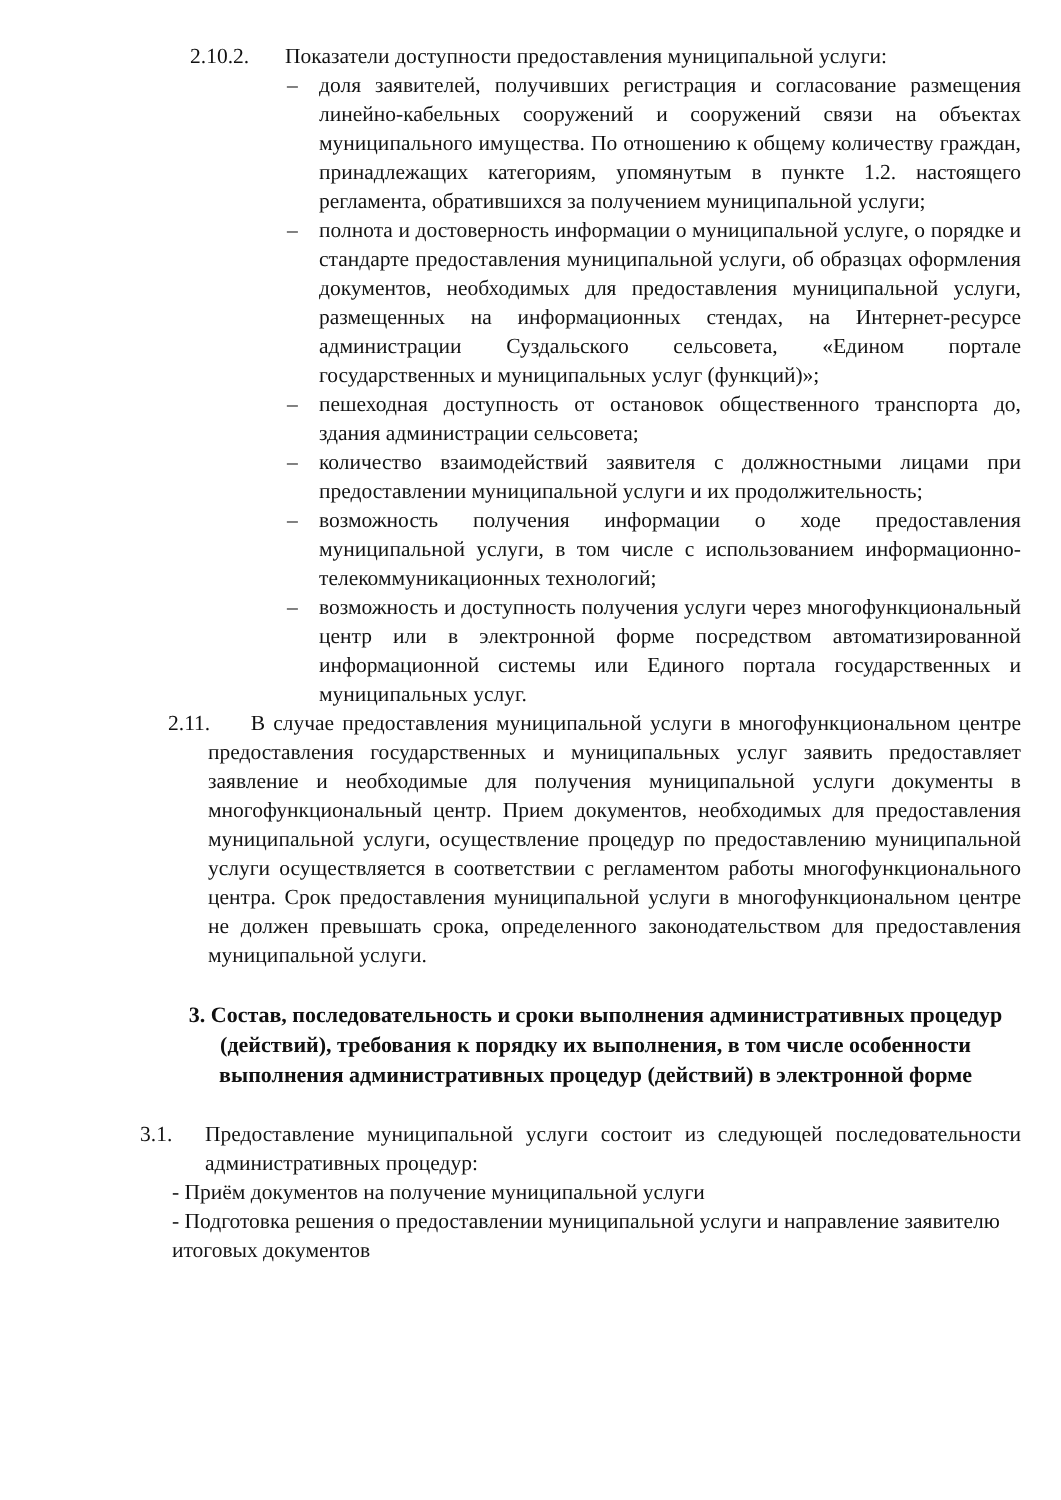2.10.2. Показатели доступности предоставления муниципальной услуги:
– доля заявителей, получивших регистрация и согласование размещения линейно-кабельных сооружений и сооружений связи на объектах муниципального имущества. По отношению к общему количеству граждан, принадлежащих категориям, упомянутым в пункте 1.2. настоящего регламента, обратившихся за получением муниципальной услуги;
– полнота и достоверность информации о муниципальной услуге, о порядке и стандарте предоставления муниципальной услуги, об образцах оформления документов, необходимых для предоставления муниципальной услуги, размещенных на информационных стендах, на Интернет-ресурсе администрации Суздальского сельсовета, «Едином портале государственных и муниципальных услуг (функций)»;
– пешеходная доступность от остановок общественного транспорта до, здания администрации сельсовета;
– количество взаимодействий заявителя с должностными лицами при предоставлении муниципальной услуги и их продолжительность;
– возможность получения информации о ходе предоставления муниципальной услуги, в том числе с использованием информационно-телекоммуникационных технологий;
– возможность и доступность получения услуги через многофункциональный центр или в электронной форме посредством автоматизированной информационной системы или Единого портала государственных и муниципальных услуг.
2.11. В случае предоставления муниципальной услуги в многофункциональном центре предоставления государственных и муниципальных услуг заявить предоставляет заявление и необходимые для получения муниципальной услуги документы в многофункциональный центр. Прием документов, необходимых для предоставления муниципальной услуги, осуществление процедур по предоставлению муниципальной услуги осуществляется в соответствии с регламентом работы многофункционального центра. Срок предоставления муниципальной услуги в многофункциональном центре не должен превышать срока, определенного законодательством для предоставления муниципальной услуги.
3. Состав, последовательность и сроки выполнения административных процедур (действий), требования к порядку их выполнения, в том числе особенности выполнения административных процедур (действий) в электронной форме
3.1. Предоставление муниципальной услуги состоит из следующей последовательности административных процедур:
- Приём документов на получение муниципальной услуги
- Подготовка решения о предоставлении муниципальной услуги и направление заявителю итоговых документов